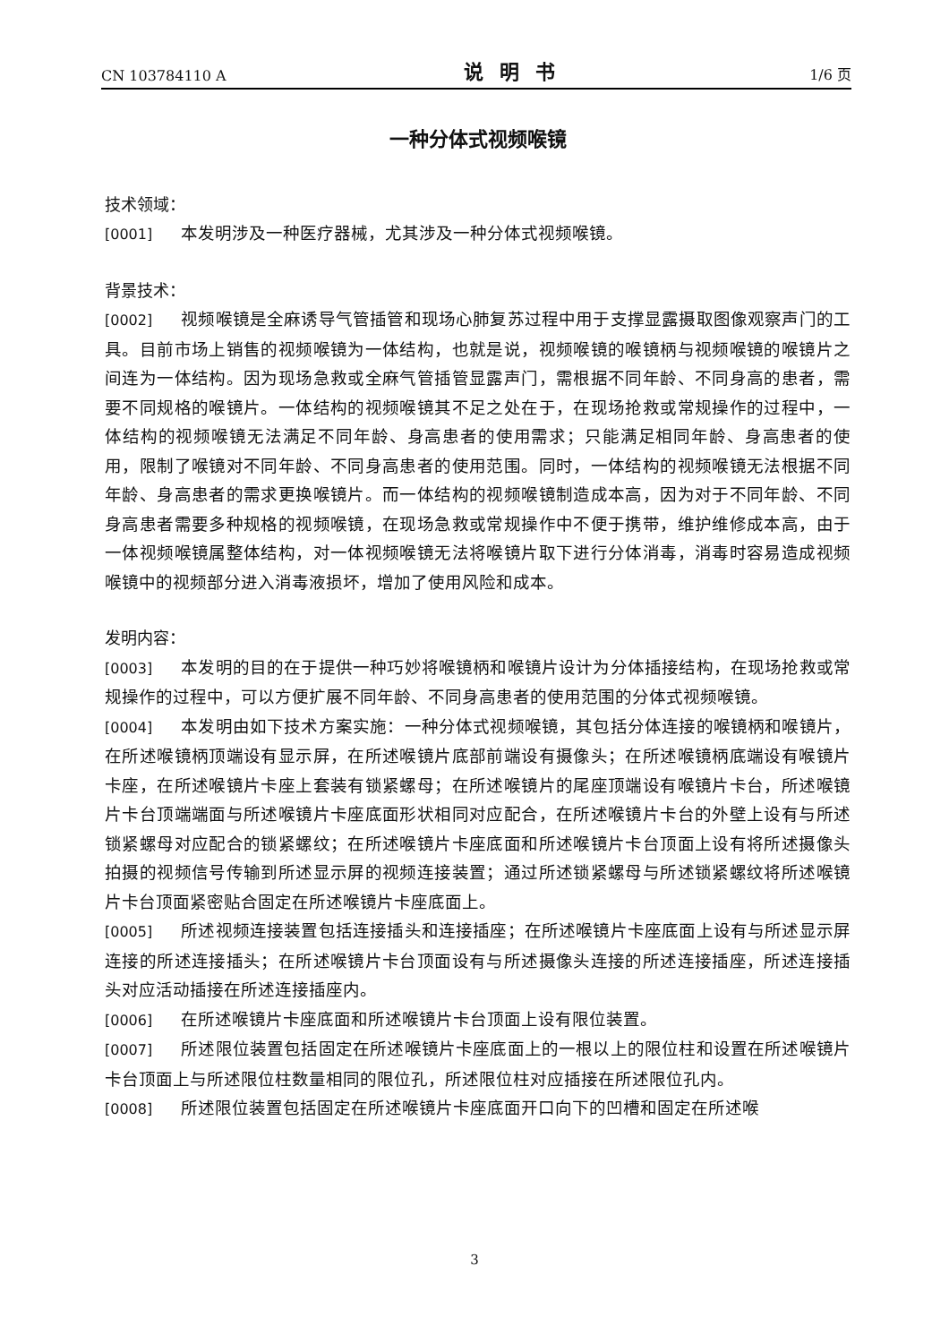CN 103784110 A 说明书 1/6 页
一种分体式视频喉镜
技术领域：
[0001] 本发明涉及一种医疗器械，尤其涉及一种分体式视频喉镜。
背景技术：
[0002] 视频喉镜是全麻诱导气管插管和现场心肺复苏过程中用于支撑显露摄取图像观察声门的工具。目前市场上销售的视频喉镜为一体结构，也就是说，视频喉镜的喉镜柄与视频喉镜的喉镜片之间连为一体结构。因为现场急救或全麻气管插管显露声门，需根据不同年龄、不同身高的患者，需要不同规格的喉镜片。一体结构的视频喉镜其不足之处在于，在现场抢救或常规操作的过程中，一体结构的视频喉镜无法满足不同年龄、身高患者的使用需求；只能满足相同年龄、身高患者的使用，限制了喉镜对不同年龄、不同身高患者的使用范围。同时，一体结构的视频喉镜无法根据不同年龄、身高患者的需求更换喉镜片。而一体结构的视频喉镜制造成本高，因为对于不同年龄、不同身高患者需要多种规格的视频喉镜，在现场急救或常规操作中不便于携带，维护维修成本高，由于一体视频喉镜属整体结构，对一体视频喉镜无法将喉镜片取下进行分体消毒，消毒时容易造成视频喉镜中的视频部分进入消毒液损坏，增加了使用风险和成本。
发明内容：
[0003] 本发明的目的在于提供一种巧妙将喉镜柄和喉镜片设计为分体插接结构，在现场抢救或常规操作的过程中，可以方便扩展不同年龄、不同身高患者的使用范围的分体式视频喉镜。
[0004] 本发明由如下技术方案实施：一种分体式视频喉镜，其包括分体连接的喉镜柄和喉镜片，在所述喉镜柄顶端设有显示屏，在所述喉镜片底部前端设有摄像头；在所述喉镜柄底端设有喉镜片卡座，在所述喉镜片卡座上套装有锁紧螺母；在所述喉镜片的尾座顶端设有喉镜片卡台，所述喉镜片卡台顶端端面与所述喉镜片卡座底面形状相同对应配合，在所述喉镜片卡台的外壁上设有与所述锁紧螺母对应配合的锁紧螺纹；在所述喉镜片卡座底面和所述喉镜片卡台顶面上设有将所述摄像头拍摄的视频信号传输到所述显示屏的视频连接装置；通过所述锁紧螺母与所述锁紧螺纹将所述喉镜片卡台顶面紧密贴合固定在所述喉镜片卡座底面上。
[0005] 所述视频连接装置包括连接插头和连接插座；在所述喉镜片卡座底面上设有与所述显示屏连接的所述连接插头；在所述喉镜片卡台顶面设有与所述摄像头连接的所述连接插座，所述连接插头对应活动插接在所述连接插座内。
[0006] 在所述喉镜片卡座底面和所述喉镜片卡台顶面上设有限位装置。
[0007] 所述限位装置包括固定在所述喉镜片卡座底面上的一根以上的限位柱和设置在所述喉镜片卡台顶面上与所述限位柱数量相同的限位孔，所述限位柱对应插接在所述限位孔内。
[0008] 所述限位装置包括固定在所述喉镜片卡座底面开口向下的凹槽和固定在所述喉
3